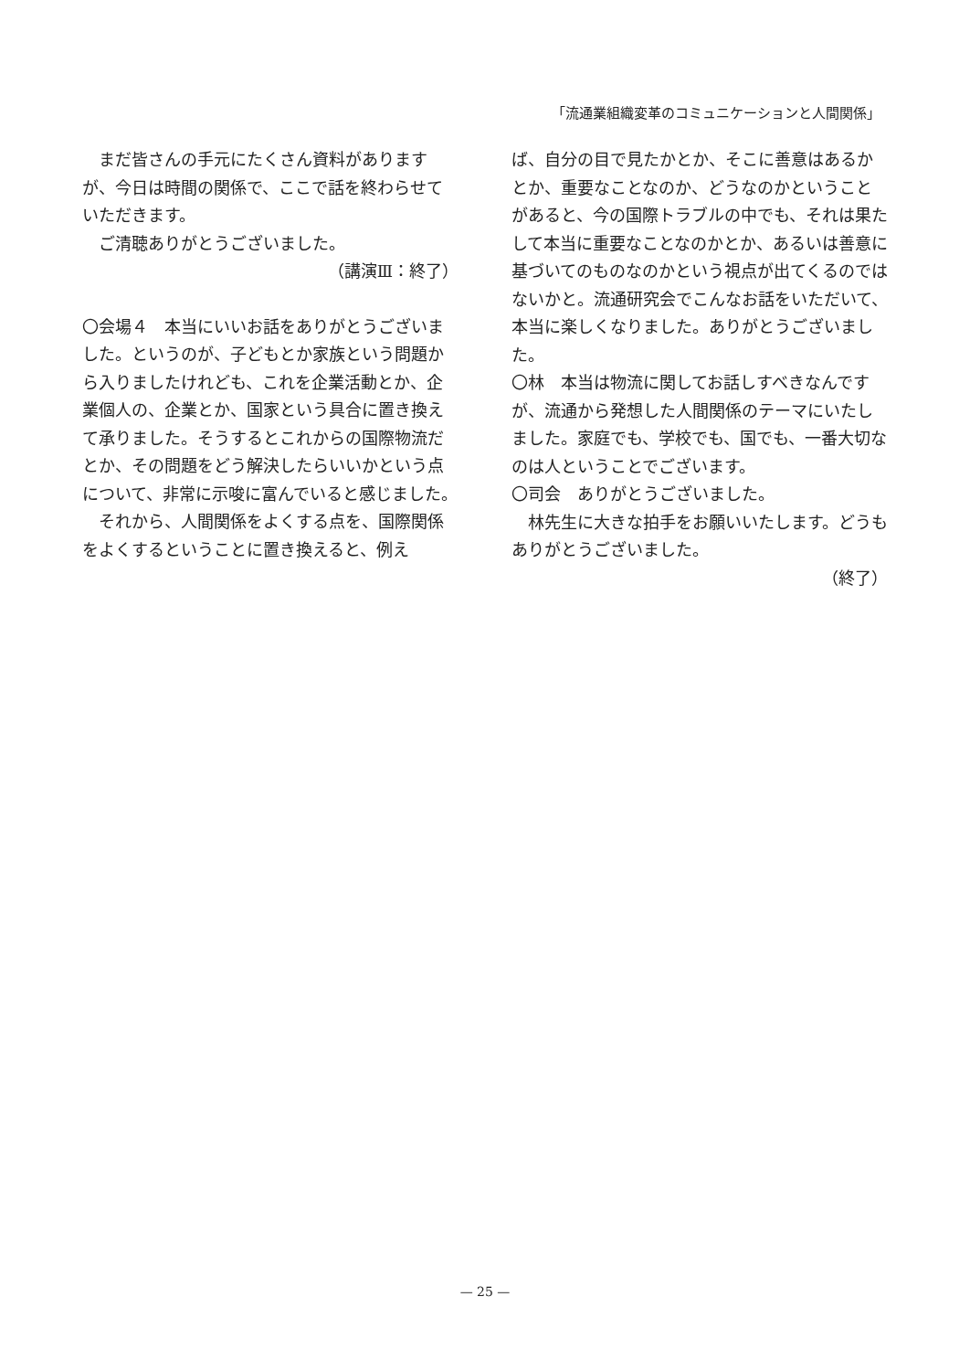「流通業組織変革のコミュニケーションと人間関係」
まだ皆さんの手元にたくさん資料がありますが、今日は時間の関係で、ここで話を終わらせていただきます。
ご清聴ありがとうございました。
（講演Ⅲ：終了）
〇会場４　本当にいいお話をありがとうございました。というのが、子どもとか家族という問題から入りましたけれども、これを企業活動とか、企業個人の、企業とか、国家という具合に置き換えて承りました。そうするとこれからの国際物流だとか、その問題をどう解決したらいいかという点について、非常に示唆に富んでいると感じました。
それから、人間関係をよくする点を、国際関係をよくするということに置き換えると、例え
ば、自分の目で見たかとか、そこに善意はあるかとか、重要なことなのか、どうなのかということがあると、今の国際トラブルの中でも、それは果たして本当に重要なことなのかとか、あるいは善意に基づいてのものなのかという視点が出てくるのではないかと。流通研究会でこんなお話をいただいて、本当に楽しくなりました。ありがとうございました。
〇林　本当は物流に関してお話しすべきなんですが、流通から発想した人間関係のテーマにいたしました。家庭でも、学校でも、国でも、一番大切なのは人ということでございます。
〇司会　ありがとうございました。
林先生に大きな拍手をお願いいたします。どうもありがとうございました。
（終了）
— 25 —